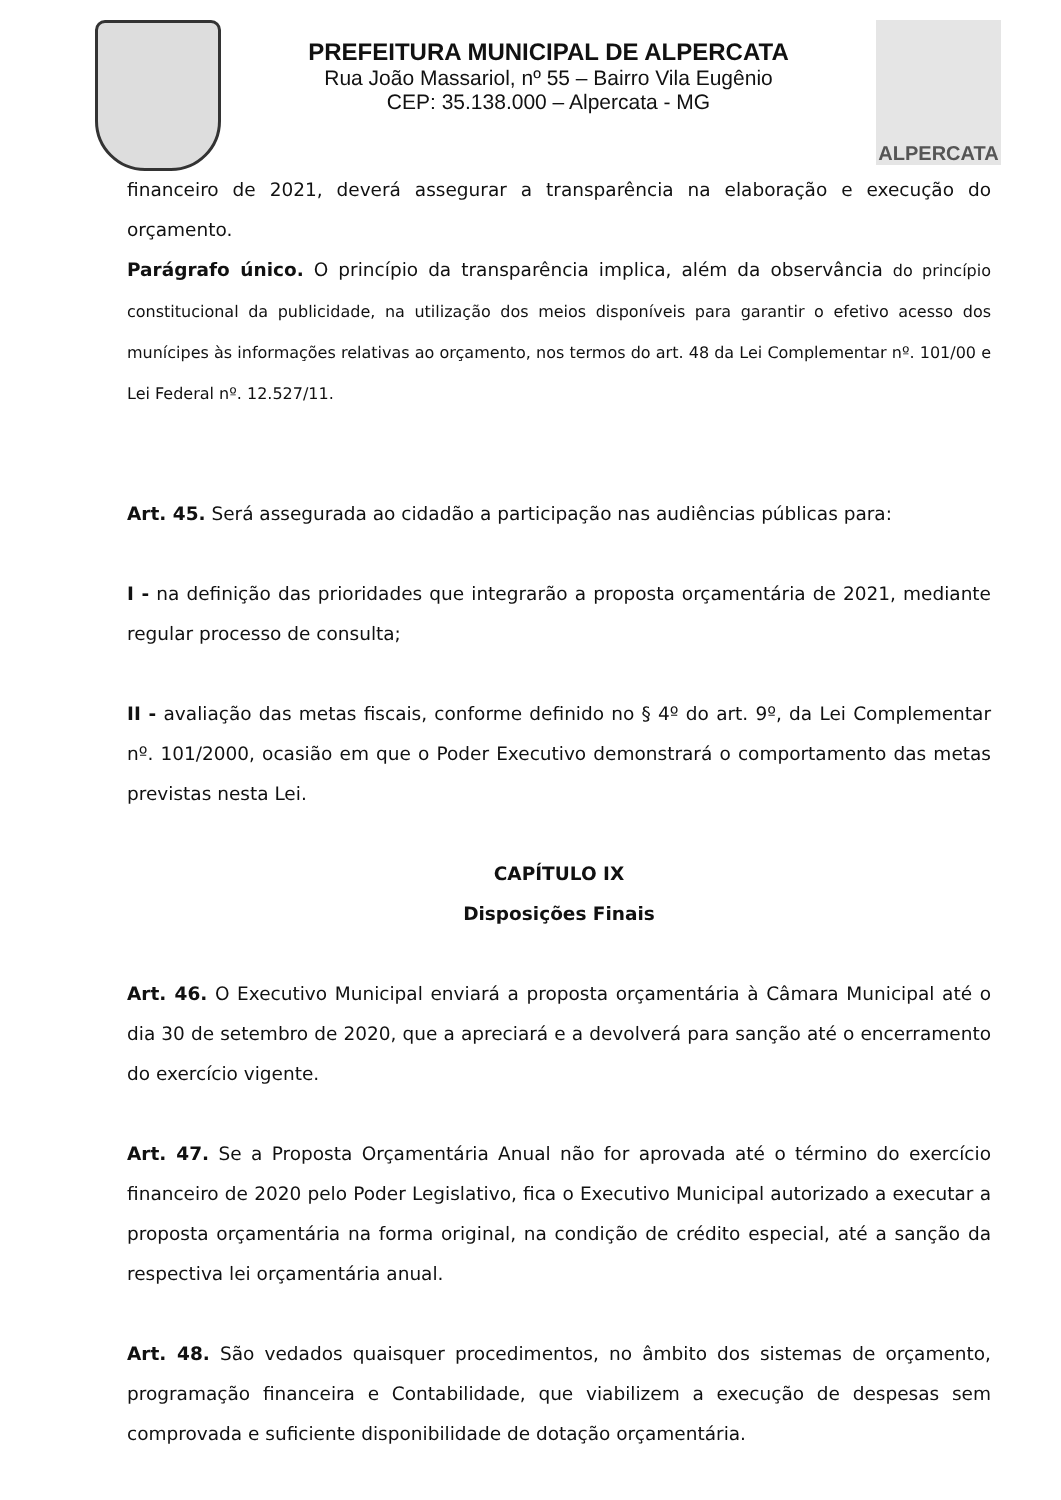PREFEITURA MUNICIPAL DE ALPERCATA
Rua João Massariol, nº 55 – Bairro Vila Eugênio
CEP: 35.138.000 – Alpercata - MG
ALPERCATA
financeiro de 2021, deverá assegurar a transparência na elaboração e execução do orçamento.
Parágrafo único. O princípio da transparência implica, além da observância do princípio constitucional da publicidade, na utilização dos meios disponíveis para garantir o efetivo acesso dos munícipes às informações relativas ao orçamento, nos termos do art. 48 da Lei Complementar nº. 101/00 e Lei Federal nº. 12.527/11.
Art. 45. Será assegurada ao cidadão a participação nas audiências públicas para:
I - na definição das prioridades que integrarão a proposta orçamentária de 2021, mediante regular processo de consulta;
II - avaliação das metas fiscais, conforme definido no § 4º do art. 9º, da Lei Complementar nº. 101/2000, ocasião em que o Poder Executivo demonstrará o comportamento das metas previstas nesta Lei.
CAPÍTULO IX
Disposições Finais
Art. 46. O Executivo Municipal enviará a proposta orçamentária à Câmara Municipal até o dia 30 de setembro de 2020, que a apreciará e a devolverá para sanção até o encerramento do exercício vigente.
Art. 47. Se a Proposta Orçamentária Anual não for aprovada até o término do exercício financeiro de 2020 pelo Poder Legislativo, fica o Executivo Municipal autorizado a executar a proposta orçamentária na forma original, na condição de crédito especial, até a sanção da respectiva lei orçamentária anual.
Art. 48. São vedados quaisquer procedimentos, no âmbito dos sistemas de orçamento, programação financeira e Contabilidade, que viabilizem a execução de despesas sem comprovada e suficiente disponibilidade de dotação orçamentária.